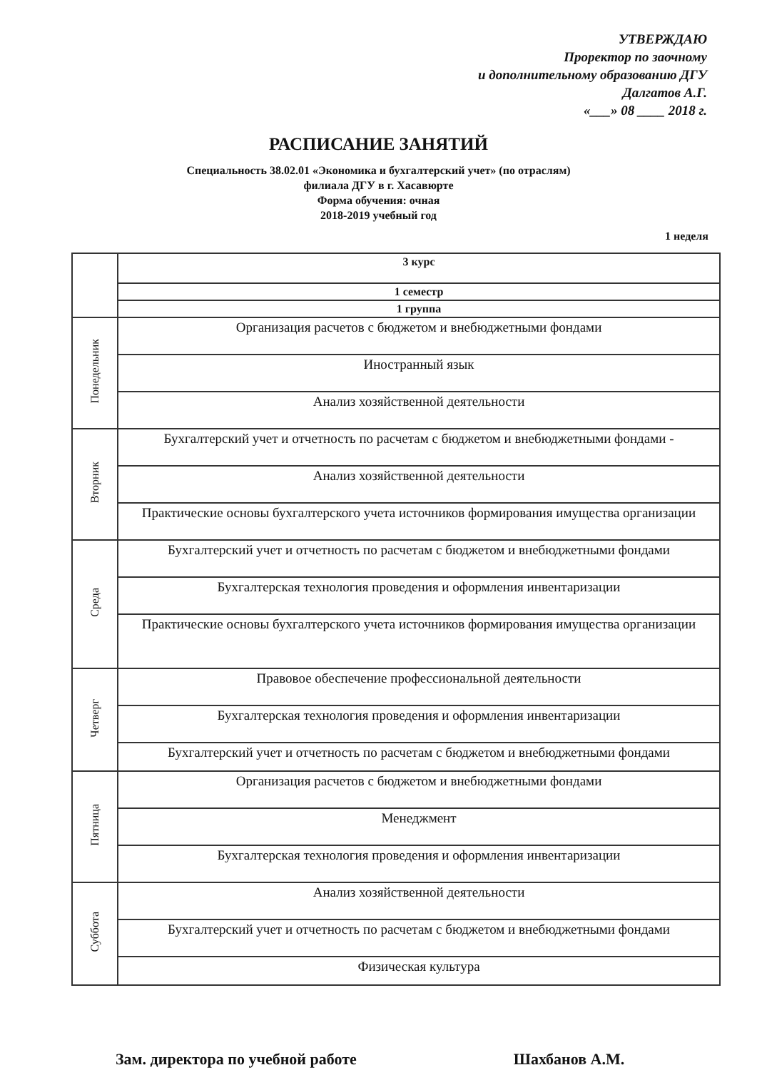УТВЕРЖДАЮ
Проректор по заочному
и дополнительному образованию ДГУ
Далгатов А.Г.
«___» 08 ____ 2018 г.
РАСПИСАНИЕ ЗАНЯТИЙ
Специальность 38.02.01 «Экономика и бухгалтерский учет» (по отраслям)
филиала ДГУ в г. Хасавюрте
Форма обучения: очная
2018-2019 учебный год
1 неделя
| | 3 курс |
| --- | --- |
| | 1 семестр |
| | 1 группа |
| Понедельник | Организация расчетов с бюджетом и внебюджетными фондами |
| | Иностранный язык |
| | Анализ хозяйственной деятельности |
| Вторник | Бухгалтерский учет и отчетность по расчетам с бюджетом и внебюджетными фондами - |
| | Анализ хозяйственной деятельности |
| | Практические основы бухгалтерского учета источников формирования имущества организации |
| Среда | Бухгалтерский учет и отчетность по расчетам с бюджетом и внебюджетными фондами |
| | Бухгалтерская технология проведения и оформления инвентаризации |
| | Практические основы бухгалтерского учета источников формирования имущества организации |
| Четверг | Правовое обеспечение профессиональной деятельности |
| | Бухгалтерская технология проведения и оформления инвентаризации |
| | Бухгалтерский учет и отчетность по расчетам с бюджетом и внебюджетными фондами |
| Пятница | Организация расчетов с бюджетом и внебюджетными фондами |
| | Менеджмент |
| | Бухгалтерская технология проведения и оформления инвентаризации |
| Суббота | Анализ хозяйственной деятельности |
| | Бухгалтерский учет и отчетность по расчетам с бюджетом и внебюджетными фондами |
| | Физическая культура |
Зам. директора по учебной работе Шахбанов А.М.